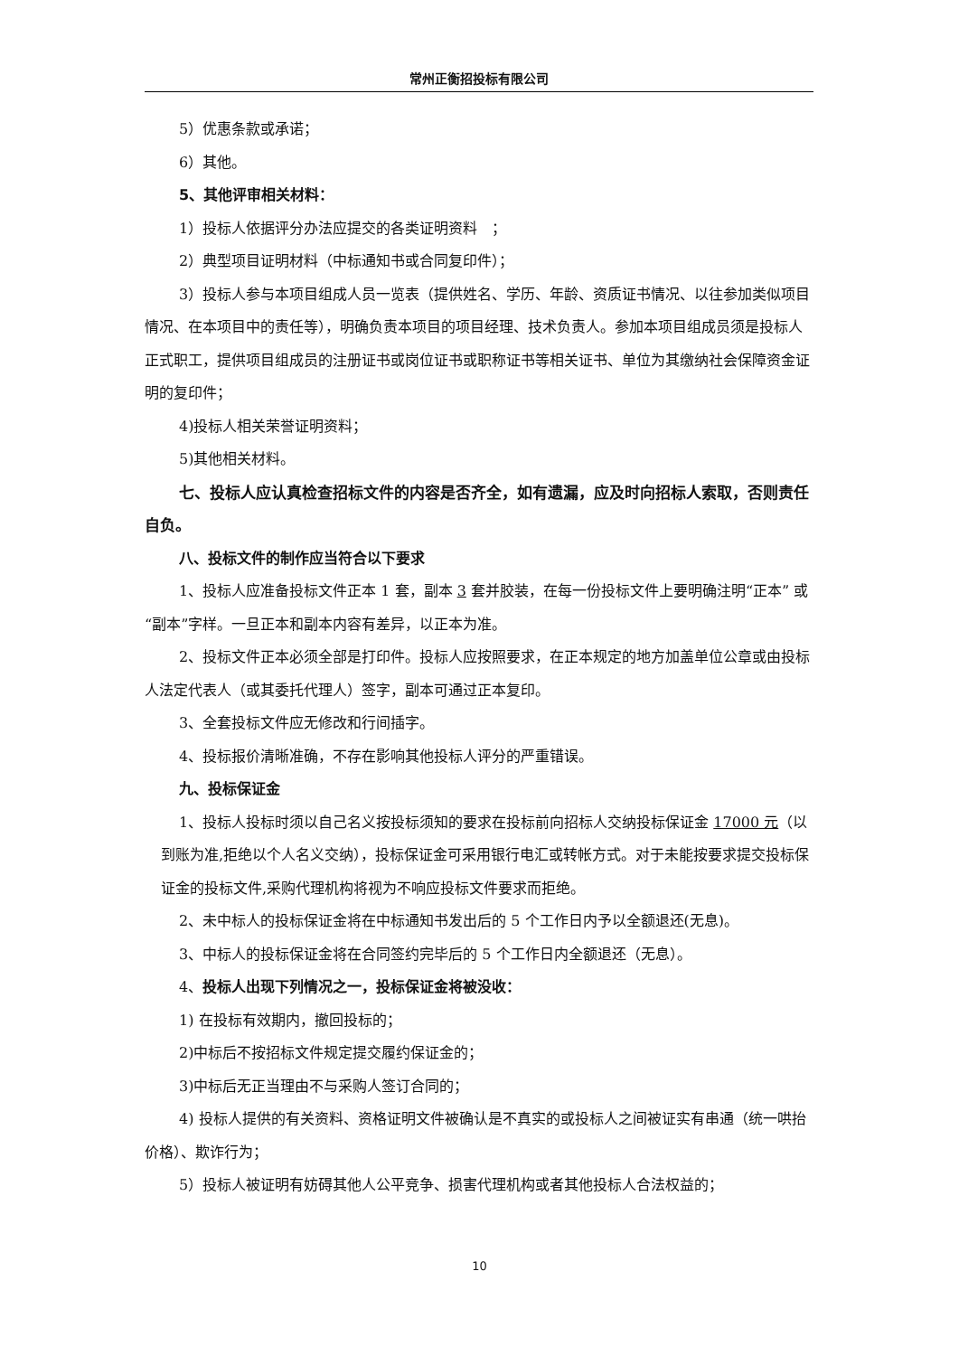常州正衡招投标有限公司
5）优惠条款或承诺；
6）其他。
5、其他评审相关材料：
1）投标人依据评分办法应提交的各类证明资料　；
2）典型项目证明材料（中标通知书或合同复印件）；
3）投标人参与本项目组成人员一览表（提供姓名、学历、年龄、资质证书情况、以往参加类似项目情况、在本项目中的责任等），明确负责本项目的项目经理、技术负责人。参加本项目组成员须是投标人正式职工，提供项目组成员的注册证书或岗位证书或职称证书等相关证书、单位为其缴纳社会保障资金证明的复印件；
4)投标人相关荣誉证明资料；
5)其他相关材料。
七、投标人应认真检查招标文件的内容是否齐全，如有遗漏，应及时向招标人索取，否则责任自负。
八、投标文件的制作应当符合以下要求
1、投标人应准备投标文件正本 1 套，副本 3 套并胶装，在每一份投标文件上要明确注明“正本” 或“副本”字样。一旦正本和副本内容有差异，以正本为准。
2、投标文件正本必须全部是打印件。投标人应按照要求，在正本规定的地方加盖单位公章或由投标人法定代表人（或其委托代理人）签字，副本可通过正本复印。
3、全套投标文件应无修改和行间插字。
4、投标报价清晰准确，不存在影响其他投标人评分的严重错误。
九、投标保证金
1、投标人投标时须以自己名义按投标须知的要求在投标前向招标人交纳投标保证金 17000 元（以到账为准,拒绝以个人名义交纳），投标保证金可采用银行电汇或转帐方式。对于未能按要求提交投标保证金的投标文件,采购代理机构将视为不响应投标文件要求而拒绝。
2、未中标人的投标保证金将在中标通知书发出后的 5 个工作日内予以全额退还(无息)。
3、中标人的投标保证金将在合同签约完毕后的 5 个工作日内全额退还（无息）。
4、投标人出现下列情况之一，投标保证金将被没收：
1) 在投标有效期内，撤回投标的；
2)中标后不按招标文件规定提交履约保证金的；
3)中标后无正当理由不与采购人签订合同的；
4) 投标人提供的有关资料、资格证明文件被确认是不真实的或投标人之间被证实有串通（统一哄抬价格）、欺诈行为；
5）投标人被证明有妨碍其他人公平竞争、损害代理机构或者其他投标人合法权益的；
10